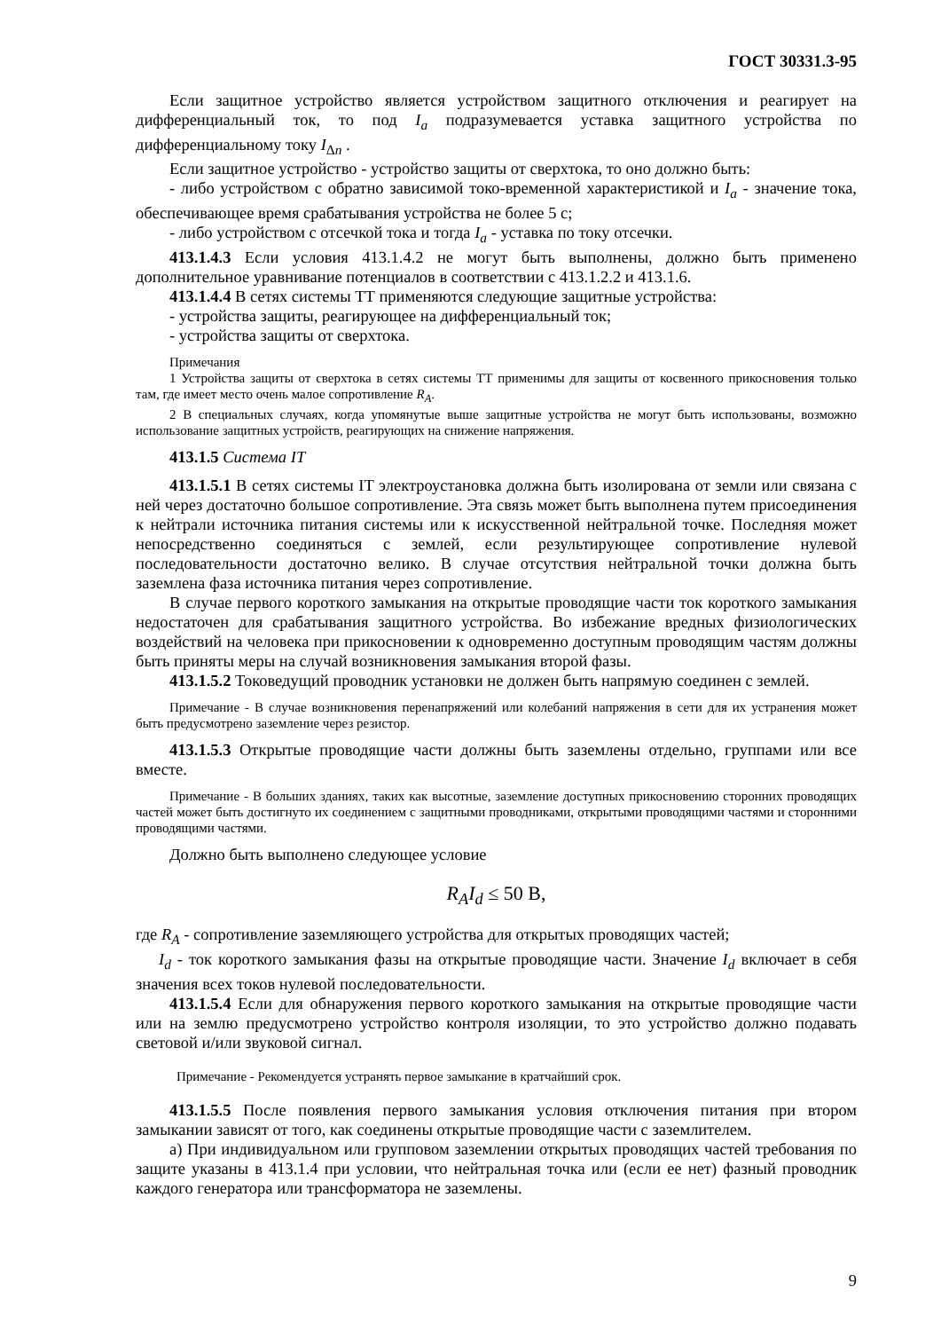ГОСТ 30331.3-95
Если защитное устройство является устройством защитного отключения и реагирует на дифференциальный ток, то под I<sub>a</sub> подразумевается уставка защитного устройства по дифференциальному току I<sub>Δn</sub> .
Если защитное устройство - устройство защиты от сверхтока, то оно должно быть:
- либо устройством с обратно зависимой токо-временной характеристикой и I<sub>a</sub> - значение тока, обеспечивающее время срабатывания устройства не более 5 с;
- либо устройством с отсечкой тока и тогда I<sub>a</sub> - уставка по току отсечки.
413.1.4.3 Если условия 413.1.4.2 не могут быть выполнены, должно быть применено дополнительное уравнивание потенциалов в соответствии с 413.1.2.2 и 413.1.6.
413.1.4.4 В сетях системы ТТ применяются следующие защитные устройства:
- устройства защиты, реагирующее на дифференциальный ток;
- устройства защиты от сверхтока.
Примечания
1 Устройства защиты от сверхтока в сетях системы ТТ применимы для защиты от косвенного прикосновения только там, где имеет место очень малое сопротивление R<sub>A</sub>.
2 В специальных случаях, когда упомянутые выше защитные устройства не могут быть использованы, возможно использование защитных устройств, реагирующих на снижение напряжения.
413.1.5 Система IT
413.1.5.1 В сетях системы IT электроустановка должна быть изолирована от земли или связана с ней через достаточно большое сопротивление. Эта связь может быть выполнена путем присоединения к нейтрали источника питания системы или к искусственной нейтральной точке. Последняя может непосредственно соединяться с землей, если результирующее сопротивление нулевой последовательности достаточно велико. В случае отсутствия нейтральной точки должна быть заземлена фаза источника питания через сопротивление.
В случае первого короткого замыкания на открытые проводящие части ток короткого замыкания недостаточен для срабатывания защитного устройства. Во избежание вредных физиологических воздействий на человека при прикосновении к одновременно доступным проводящим частям должны быть приняты меры на случай возникновения замыкания второй фазы.
413.1.5.2 Токоведущий проводник установки не должен быть напрямую соединен с землей.
Примечание - В случае возникновения перенапряжений или колебаний напряжения в сети для их устранения может быть предусмотрено заземление через резистор.
413.1.5.3 Открытые проводящие части должны быть заземлены отдельно, группами или все вместе.
Примечание - В больших зданиях, таких как высотные, заземление доступных прикосновению сторонних проводящих частей может быть достигнуто их соединением с защитными проводниками, открытыми проводящими частями и сторонними проводящими частями.
Должно быть выполнено следующее условие
R<sub>A</sub>I<sub>d</sub> ≤ 50 В,
где R<sub>A</sub> - сопротивление заземляющего устройства для открытых проводящих частей;
I<sub>d</sub> - ток короткого замыкания фазы на открытые проводящие части. Значение I<sub>d</sub> включает в себя значения всех токов нулевой последовательности.
413.1.5.4 Если для обнаружения первого короткого замыкания на открытые проводящие части или на землю предусмотрено устройство контроля изоляции, то это устройство должно подавать световой и/или звуковой сигнал.
Примечание - Рекомендуется устранять первое замыкание в кратчайший срок.
413.1.5.5 После появления первого замыкания условия отключения питания при втором замыкании зависят от того, как соединены открытые проводящие части с заземлителем.
а) При индивидуальном или групповом заземлении открытых проводящих частей требования по защите указаны в 413.1.4 при условии, что нейтральная точка или (если ее нет) фазный проводник каждого генератора или трансформатора не заземлены.
9